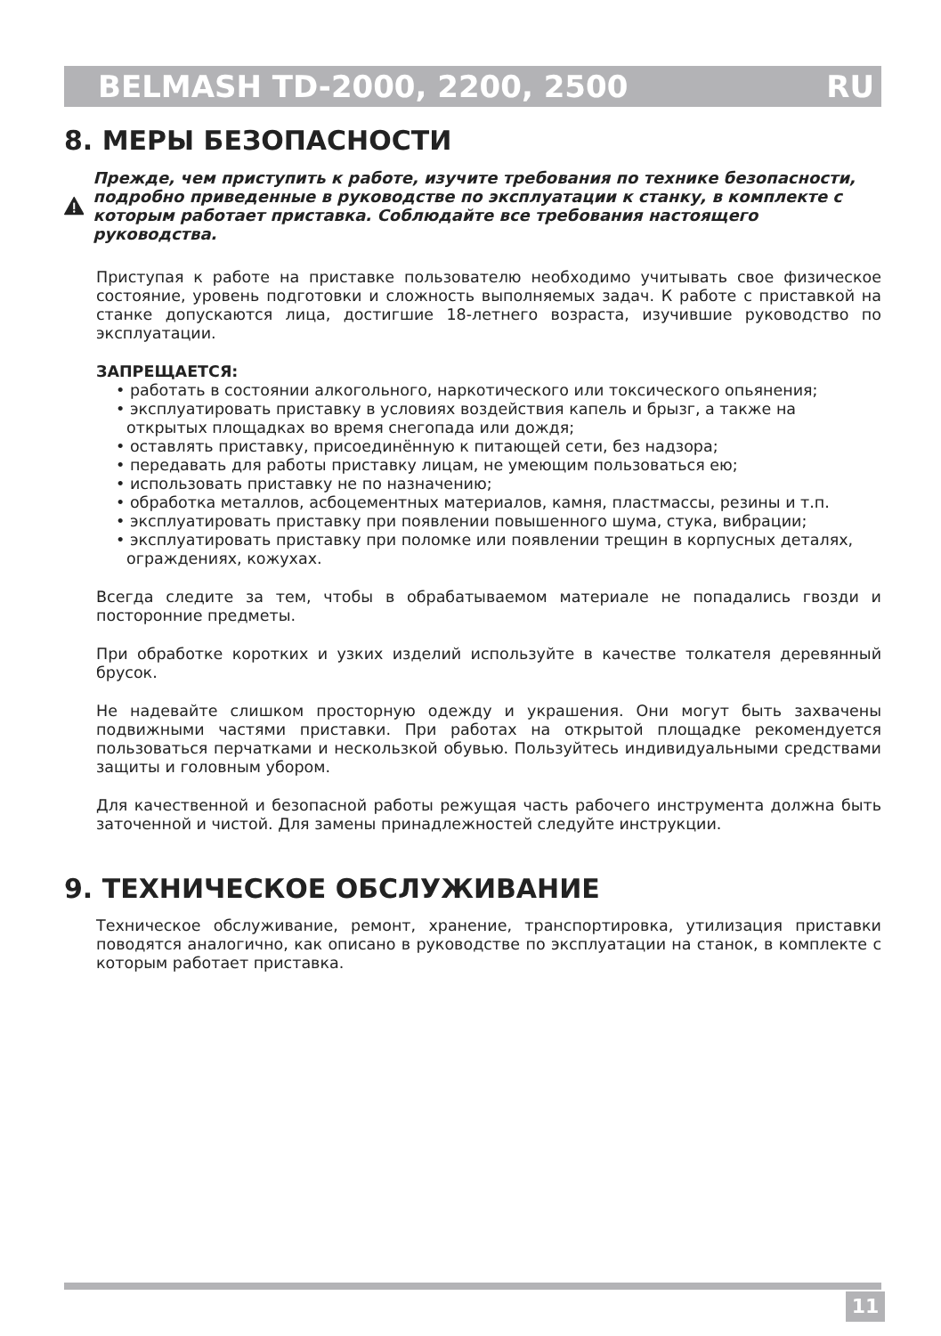BELMASH TD-2000, 2200, 2500 RU
8. МЕРЫ БЕЗОПАСНОСТИ
Прежде, чем приступить к работе, изучите требования по технике безопасности, подробно приведенные в руководстве по эксплуатации к станку, в комплекте с которым работает приставка. Соблюдайте все требования настоящего руководства.
Приступая к работе на приставке пользователю необходимо учитывать свое физическое состояние, уровень подготовки и сложность выполняемых задач. К работе с приставкой на станке допускаются лица, достигшие 18-летнего возраста, изучившие руководство по эксплуатации.
ЗАПРЕЩАЕТСЯ:
• работать в состоянии алкогольного, наркотического или токсического опьянения;
• эксплуатировать приставку в условиях воздействия капель и брызг, а также на открытых площадках во время снегопада или дождя;
• оставлять приставку, присоединённую к питающей сети, без надзора;
• передавать для работы приставку лицам, не умеющим пользоваться ею;
• использовать приставку не по назначению;
• обработка металлов, асбоцементных материалов, камня, пластмассы, резины и т.п.
• эксплуатировать приставку при появлении повышенного шума, стука, вибрации;
• эксплуатировать приставку при поломке или появлении трещин в корпусных деталях, ограждениях, кожухах.
Всегда следите за тем, чтобы в обрабатываемом материале не попадались гвозди и посторонние предметы.
При обработке коротких и узких изделий используйте в качестве толкателя деревянный брусок.
Не надевайте слишком просторную одежду и украшения. Они могут быть захвачены подвижными частями приставки. При работах на открытой площадке рекомендуется пользоваться перчатками и нескользкой обувью. Пользуйтесь индивидуальными средствами защиты и головным убором.
Для качественной и безопасной работы режущая часть рабочего инструмента должна быть заточенной и чистой. Для замены принадлежностей следуйте инструкции.
9. ТЕХНИЧЕСКОЕ ОБСЛУЖИВАНИЕ
Техническое обслуживание, ремонт, хранение, транспортировка, утилизация приставки поводятся аналогично, как описано в руководстве по эксплуатации на станок, в комплекте с которым работает приставка.
11